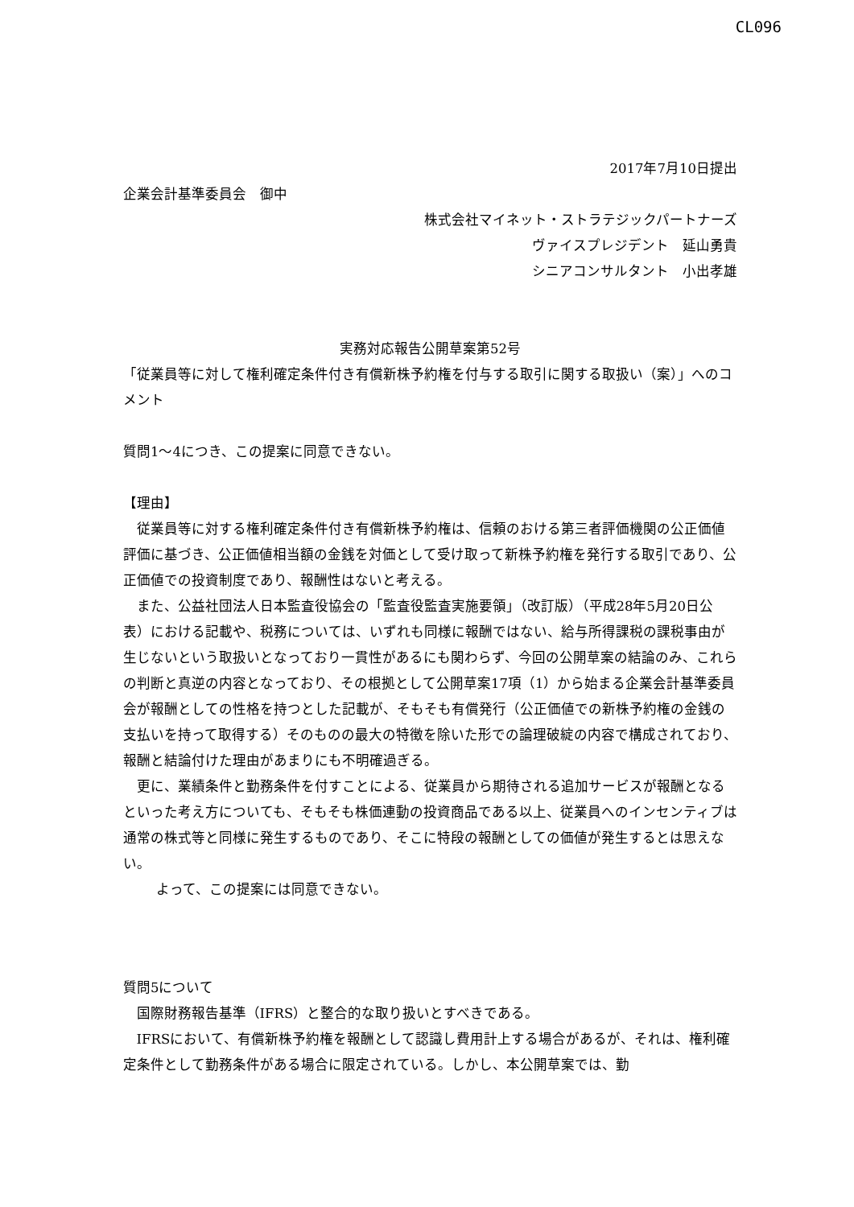CL096
2017年7月10日提出
企業会計基準委員会　御中
株式会社マイネット・ストラテジックパートナーズ
ヴァイスプレジデント　延山勇貴
シニアコンサルタント　小出孝雄
実務対応報告公開草案第52号
「従業員等に対して権利確定条件付き有償新株予約権を付与する取引に関する取扱い（案）」へのコメント
質問1〜4につき、この提案に同意できない。
【理由】
従業員等に対する権利確定条件付き有償新株予約権は、信頼のおける第三者評価機関の公正価値評価に基づき、公正価値相当額の金銭を対価として受け取って新株予約権を発行する取引であり、公正価値での投資制度であり、報酬性はないと考える。
また、公益社団法人日本監査役協会の「監査役監査実施要領」（改訂版）（平成28年5月20日公表）における記載や、税務については、いずれも同様に報酬ではない、給与所得課税の課税事由が生じないという取扱いとなっており一貫性があるにも関わらず、今回の公開草案の結論のみ、これらの判断と真逆の内容となっており、その根拠として公開草案17項（1）から始まる企業会計基準委員会が報酬としての性格を持つとした記載が、そもそも有償発行（公正価値での新株予約権の金銭の支払いを持って取得する）そのものの最大の特徴を除いた形での論理破綻の内容で構成されており、報酬と結論付けた理由があまりにも不明確過ぎる。
更に、業績条件と勤務条件を付すことによる、従業員から期待される追加サービスが報酬となるといった考え方についても、そもそも株価連動の投資商品である以上、従業員へのインセンティブは通常の株式等と同様に発生するものであり、そこに特段の報酬としての価値が発生するとは思えない。
よって、この提案には同意できない。
質問5について
国際財務報告基準（IFRS）と整合的な取り扱いとすべきである。
IFRSにおいて、有償新株予約権を報酬として認識し費用計上する場合があるが、それは、権利確定条件として勤務条件がある場合に限定されている。しかし、本公開草案では、勤